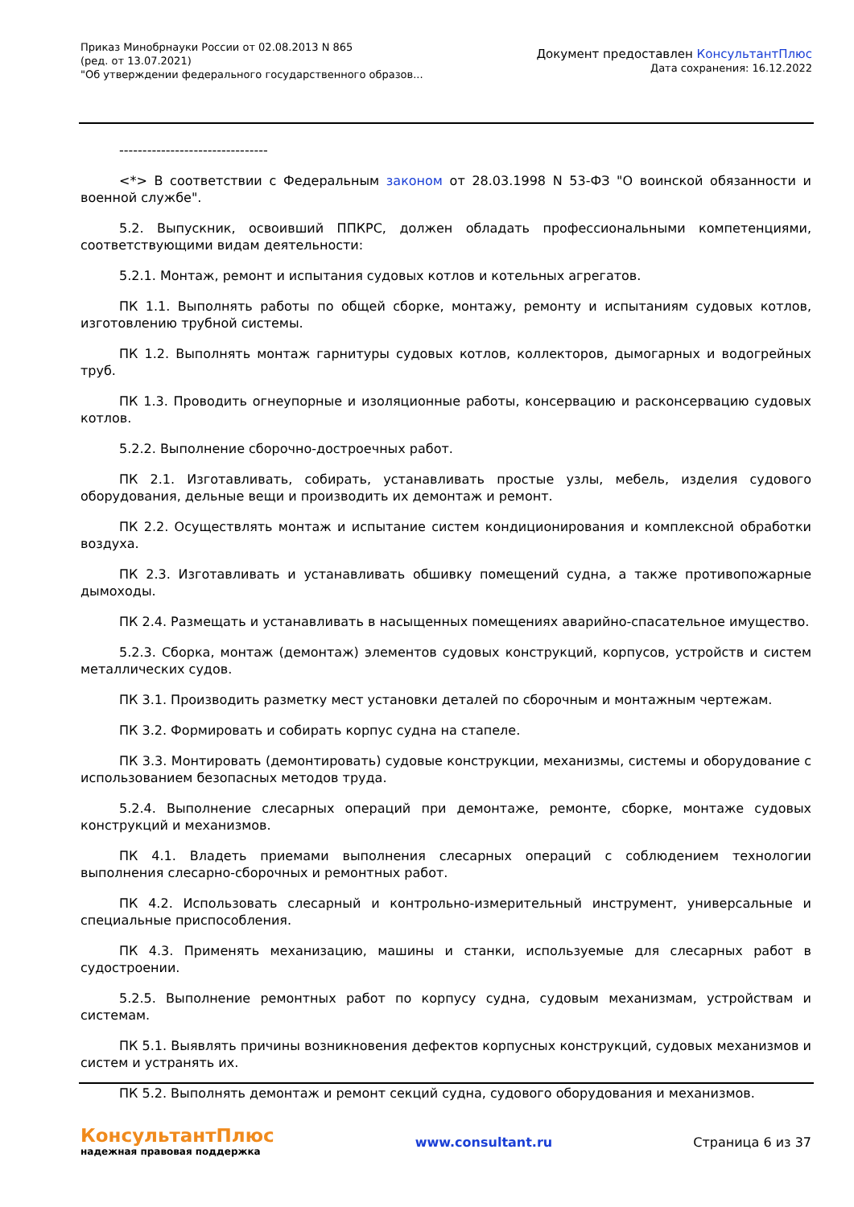Приказ Минобрнауки России от 02.08.2013 N 865
(ред. от 13.07.2021)
"Об утверждении федерального государственного образов...
Документ предоставлен КонсультантПлюс
Дата сохранения: 16.12.2022
--------------------------------
<*> В соответствии с Федеральным законом от 28.03.1998 N 53-ФЗ "О воинской обязанности и военной службе".
5.2. Выпускник, освоивший ППКРС, должен обладать профессиональными компетенциями, соответствующими видам деятельности:
5.2.1. Монтаж, ремонт и испытания судовых котлов и котельных агрегатов.
ПК 1.1. Выполнять работы по общей сборке, монтажу, ремонту и испытаниям судовых котлов, изготовлению трубной системы.
ПК 1.2. Выполнять монтаж гарнитуры судовых котлов, коллекторов, дымогарных и водогрейных труб.
ПК 1.3. Проводить огнеупорные и изоляционные работы, консервацию и расконсервацию судовых котлов.
5.2.2. Выполнение сборочно-достроечных работ.
ПК 2.1. Изготавливать, собирать, устанавливать простые узлы, мебель, изделия судового оборудования, дельные вещи и производить их демонтаж и ремонт.
ПК 2.2. Осуществлять монтаж и испытание систем кондиционирования и комплексной обработки воздуха.
ПК 2.3. Изготавливать и устанавливать обшивку помещений судна, а также противопожарные дымоходы.
ПК 2.4. Размещать и устанавливать в насыщенных помещениях аварийно-спасательное имущество.
5.2.3. Сборка, монтаж (демонтаж) элементов судовых конструкций, корпусов, устройств и систем металлических судов.
ПК 3.1. Производить разметку мест установки деталей по сборочным и монтажным чертежам.
ПК 3.2. Формировать и собирать корпус судна на стапеле.
ПК 3.3. Монтировать (демонтировать) судовые конструкции, механизмы, системы и оборудование с использованием безопасных методов труда.
5.2.4. Выполнение слесарных операций при демонтаже, ремонте, сборке, монтаже судовых конструкций и механизмов.
ПК 4.1. Владеть приемами выполнения слесарных операций с соблюдением технологии выполнения слесарно-сборочных и ремонтных работ.
ПК 4.2. Использовать слесарный и контрольно-измерительный инструмент, универсальные и специальные приспособления.
ПК 4.3. Применять механизацию, машины и станки, используемые для слесарных работ в судостроении.
5.2.5. Выполнение ремонтных работ по корпусу судна, судовым механизмам, устройствам и системам.
ПК 5.1. Выявлять причины возникновения дефектов корпусных конструкций, судовых механизмов и систем и устранять их.
ПК 5.2. Выполнять демонтаж и ремонт секций судна, судового оборудования и механизмов.
КонсультантПлюс
надежная правовая поддержка
www.consultant.ru Страница 6 из 37